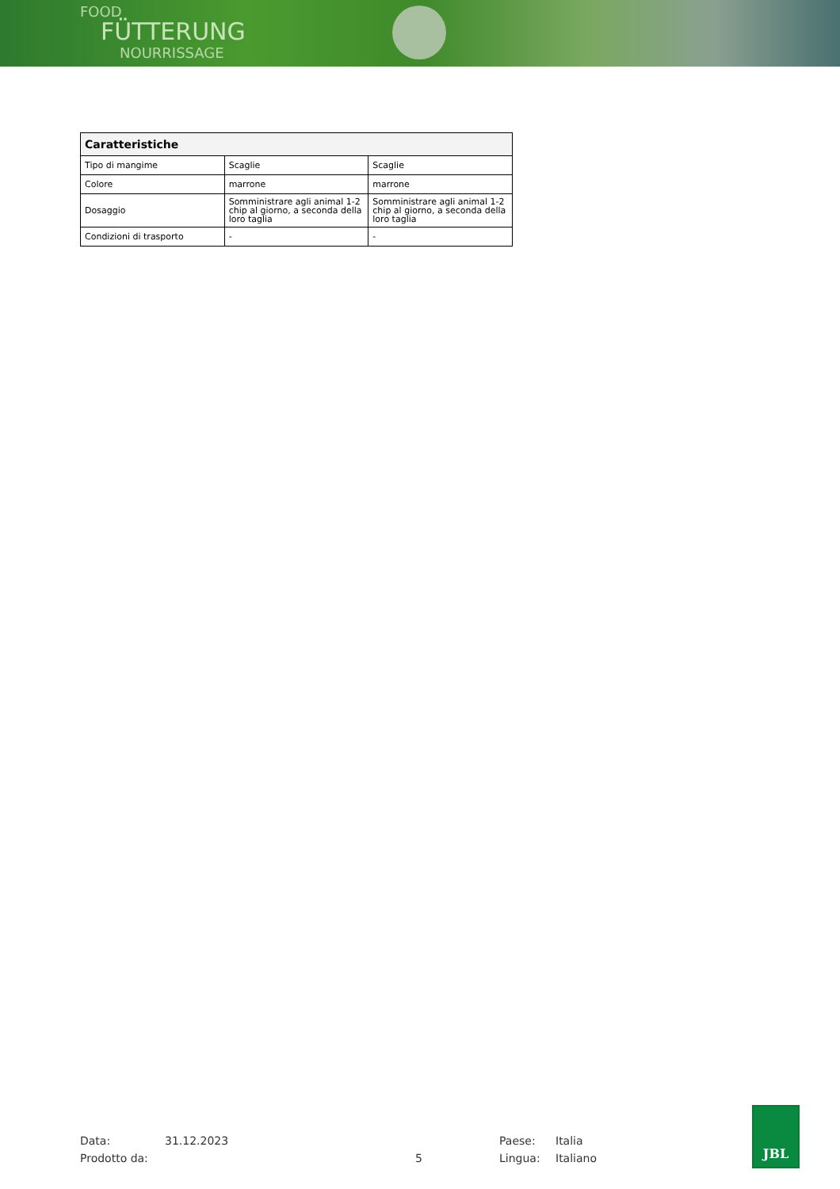FOOD
FÜTTERUNG
NOURRISSAGE
| Caratteristiche | | |
| --- | --- | --- |
| Tipo di mangime | Scaglie | Scaglie |
| Colore | marrone | marrone |
| Dosaggio | Somministrare agli animal 1-2 chip al giorno, a seconda della loro taglia | Somministrare agli animal 1-2 chip al giorno, a seconda della loro taglia |
| Condizioni di trasporto | - | - |
Data: 31.12.2023 Paese: Italia
Prodotto da: 5 Lingua: Italiano
JBL